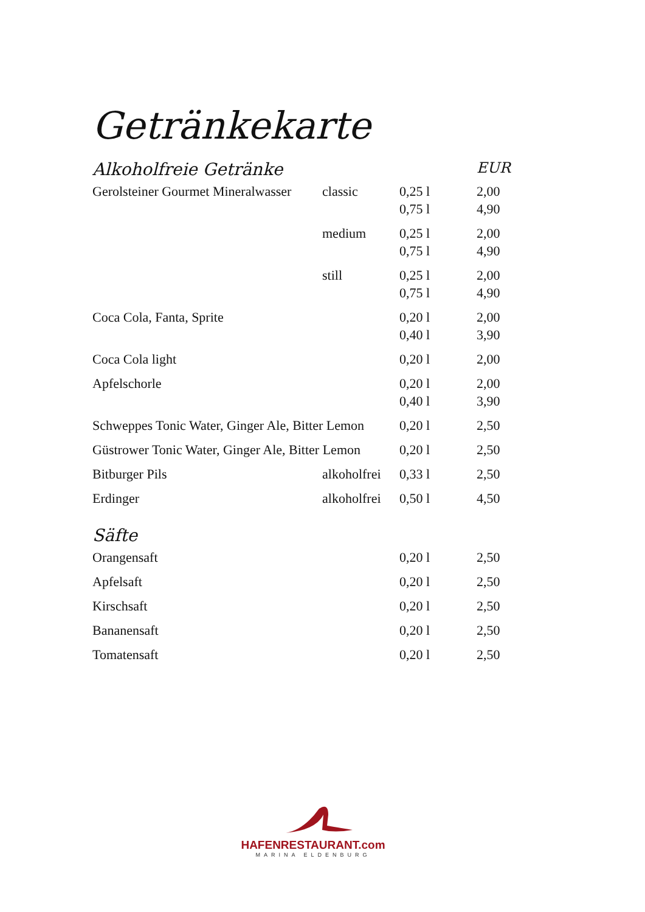Getränkekarte
| Alkoholfreie Getränke | | | EUR |
| --- | --- | --- | --- |
| Gerolsteiner Gourmet Mineralwasser | classic | 0,25 l | 2,00 |
| | | 0,75 l | 4,90 |
| | medium | 0,25 l | 2,00 |
| | | 0,75 l | 4,90 |
| | still | 0,25 l | 2,00 |
| | | 0,75 l | 4,90 |
| Coca Cola, Fanta, Sprite | | 0,20 l | 2,00 |
| | | 0,40 l | 3,90 |
| Coca Cola light | | 0,20 l | 2,00 |
| Apfelschorle | | 0,20 l | 2,00 |
| | | 0,40 l | 3,90 |
| Schweppes Tonic Water, Ginger Ale, Bitter Lemon | | 0,20 l | 2,50 |
| Güstrower Tonic Water, Ginger Ale, Bitter Lemon | | 0,20 l | 2,50 |
| Bitburger Pils | alkoholfrei | 0,33 l | 2,50 |
| Erdinger | alkoholfrei | 0,50 l | 4,50 |
| Säfte | | | |
| Orangensaft | | 0,20 l | 2,50 |
| Apfelsaft | | 0,20 l | 2,50 |
| Kirschsaft | | 0,20 l | 2,50 |
| Bananensaft | | 0,20 l | 2,50 |
| Tomatensaft | | 0,20 l | 2,50 |
HAFENRESTAURANT.com
MARINA ELDENBURG